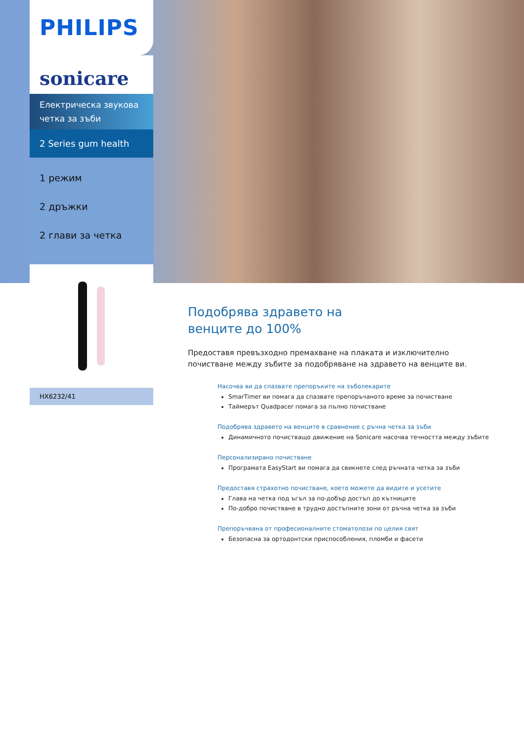PHILIPS
sonicare
Електрическа звукова
четка за зъби
2 Series gum health
1 режим
2 дръжки
2 глави за четка
HX6232/41
Подобрява здравето на
венците до 100%
Предоставя превъзходно премахване на плаката и изключително почистване между зъбите за подобряване на здравето на венците ви.
Насочва ви да спазвате препоръките на зъболекарите
SmarTimer ви помага да спазвате препоръчаното време за почистване
Таймерът Quadpacer помага за пълно почистване
Подобрява здравето на венците в сравнение с ръчна четка за зъби
Динамичното почистващо движение на Sonicare насочва течността между зъбите
Персонализирано почистване
Програмата EasyStart ви помага да свикнете след ръчната четка за зъби
Предоставя страхотно почистване, което можете да видите и усетите
Глава на четка под ъгъл за по-добър достъп до кътниците
По-добро почистване в трудно достъпните зони от ръчна четка за зъби
Препоръчвана от професионалните стоматолози по целия свят
Безопасна за ортодонтски приспособления, пломби и фасети